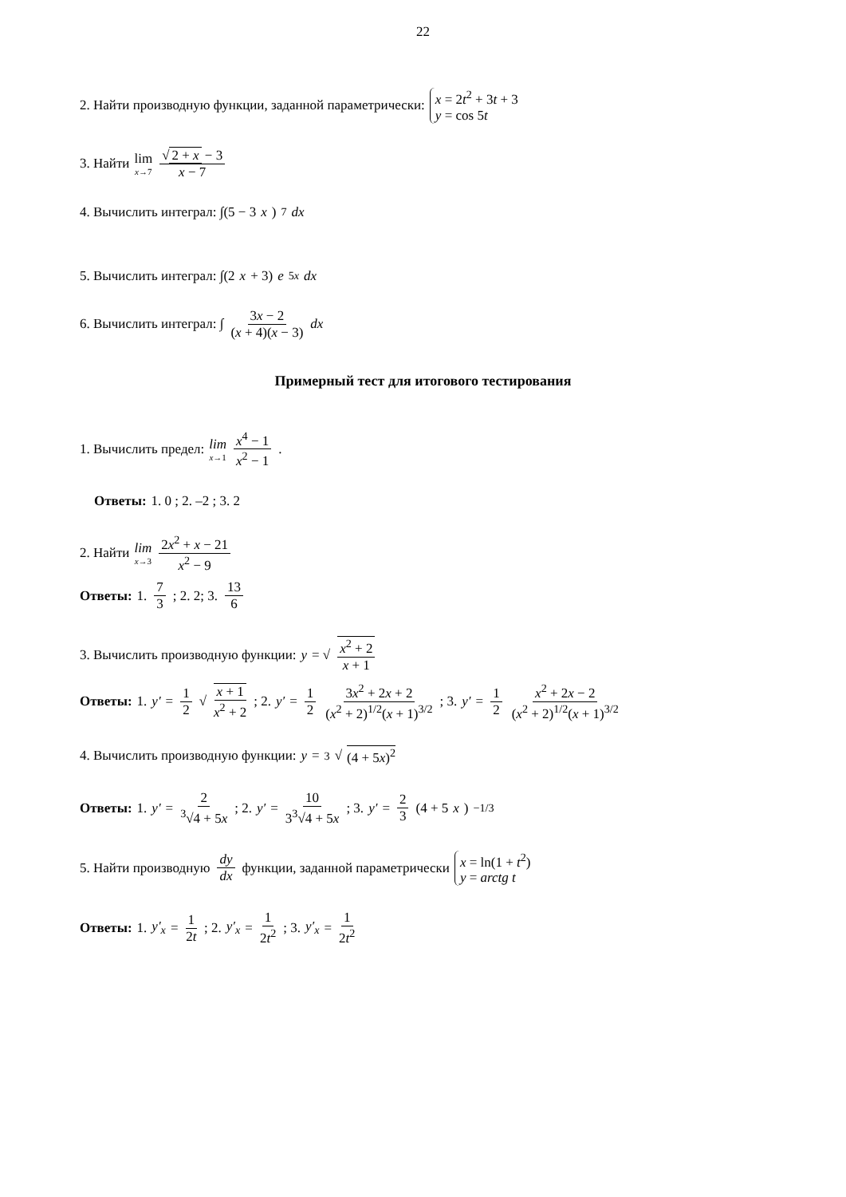22
2. Найти производную функции, заданной параметрически: x = 2t<sup>2</sup> + 3t + 3 y = cos 5t
3. Найти lim x→7 √ 2 + x − 3 x − 7
4. Вычислить интеграл: ∫(5 − 3 x)<sup>7</sup> dx
5. Вычислить интеграл: ∫(2 x + 3) e<sup>5x</sup> dx
6. Вычислить интеграл: ∫ 3x − 2 (x + 4)(x − 3) dx
Примерный тест для итогового тестирования
1. Вычислить предел: lim x→1 x<sup>4</sup> − 1 x<sup>2</sup> − 1.
Ответы: 1. 0 ; 2. –2 ; 3. 2
2. Найти lim x→3 2x<sup>2</sup> + x − 21 x<sup>2</sup> − 9
Ответы: 1. 7 3 ; 2. 2; 3. 13 6
3. Вычислить производную функции: y = √ x<sup>2</sup> + 2 x + 1
Ответы: 1. y′ = 1 2 √ x + 1 x<sup>2</sup> + 2 ; 2. y′ = 1 2 3x<sup>2</sup> + 2x + 2 (x<sup>2</sup> + 2)<sup>1/2</sup>(x + 1)<sup>3/2</sup>; 3. y′ = 1 2 x<sup>2</sup> + 2x − 2 (x<sup>2</sup> + 2)<sup>1/2</sup>(x + 1)<sup>3/2</sup>
4. Вычислить производную функции: y = <sup>3</sup>√ (4 + 5x)<sup>2</sup>
Ответы: 1. y′ = 2<sup>3</sup>√4 + 5x; 2. y′ = 10 3<sup>3</sup>√4 + 5x; 3. y′ = 2 3 (4 + 5 x)<sup>−1/3</sup>
5. Найти производную dy dx функции, заданной параметрически x = ln(1 + t<sup>2</sup>) y = arctg t
Ответы: 1. y′<sub>x</sub> = 1 2t ; 2. y′<sub>x</sub> = 1 2t<sup>2</sup> ; 3. y′<sub>x</sub> = 1 2t<sup>2</sup>